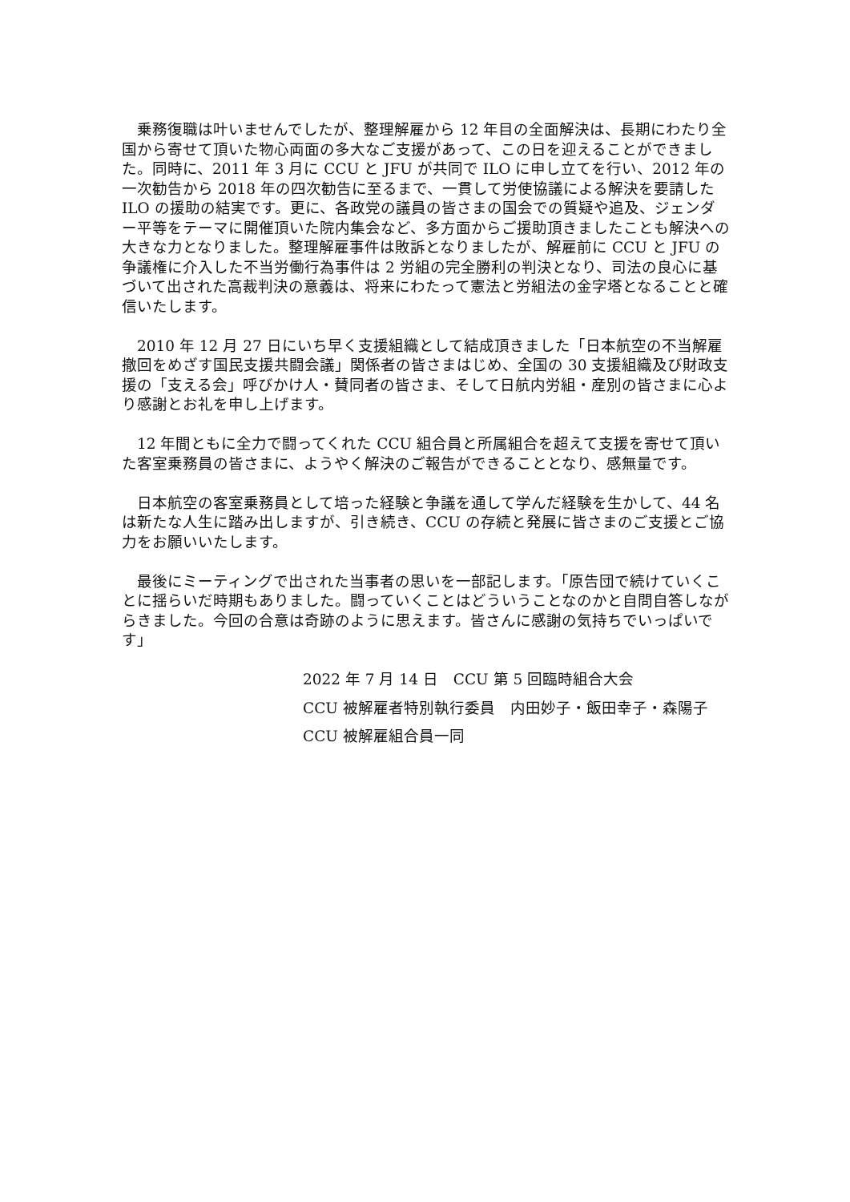乗務復職は叶いませんでしたが、整理解雇から 12 年目の全面解決は、長期にわたり全国から寄せて頂いた物心両面の多大なご支援があって、この日を迎えることができました。同時に、2011 年 3 月に CCU と JFU が共同で ILO に申し立てを行い、2012 年の一次勧告から 2018 年の四次勧告に至るまで、一貫して労使協議による解決を要請した ILO の援助の結実です。更に、各政党の議員の皆さまの国会での質疑や追及、ジェンダー平等をテーマに開催頂いた院内集会など、多方面からご援助頂きましたことも解決への大きな力となりました。整理解雇事件は敗訴となりましたが、解雇前に CCU と JFU の争議権に介入した不当労働行為事件は 2 労組の完全勝利の判決となり、司法の良心に基づいて出された高裁判決の意義は、将来にわたって憲法と労組法の金字塔となることと確信いたします。
　2010 年 12 月 27 日にいち早く支援組織として結成頂きました「日本航空の不当解雇撤回をめざす国民支援共闘会議」関係者の皆さまはじめ、全国の 30 支援組織及び財政支援の「支える会」呼びかけ人・賛同者の皆さま、そして日航内労組・産別の皆さまに心より感謝とお礼を申し上げます。
　12 年間ともに全力で闘ってくれた CCU 組合員と所属組合を超えて支援を寄せて頂いた客室乗務員の皆さまに、ようやく解決のご報告ができることとなり、感無量です。
　日本航空の客室乗務員として培った経験と争議を通して学んだ経験を生かして、44 名は新たな人生に踏み出しますが、引き続き、CCU の存続と発展に皆さまのご支援とご協力をお願いいたします。
　最後にミーティングで出された当事者の思いを一部記します。「原告団で続けていくことに揺らいだ時期もありました。闘っていくことはどういうことなのかと自問自答しながらきました。今回の合意は奇跡のように思えます。皆さんに感謝の気持ちでいっぱいです」
2022 年 7 月 14 日　CCU 第 5 回臨時組合大会
CCU 被解雇者特別執行委員　内田妙子・飯田幸子・森陽子
CCU 被解雇組合員一同